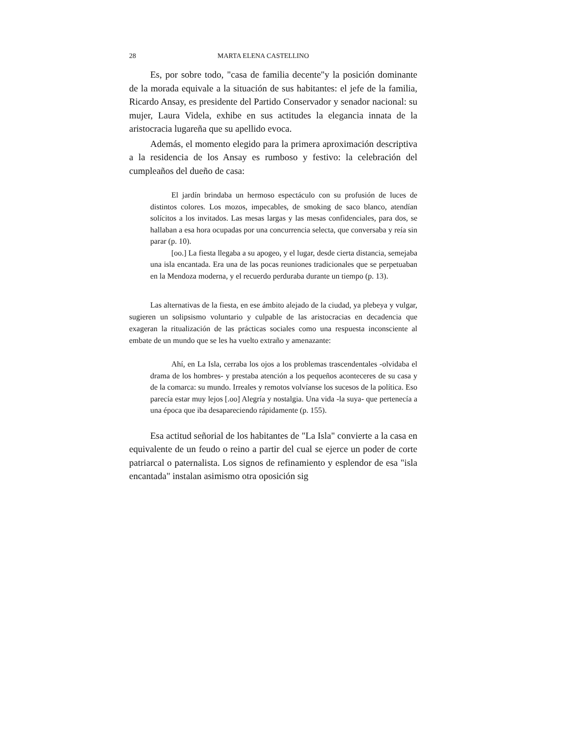28 MARTA ELENA CASTELLINO
Es, por sobre todo, "casa de familia decente"y la posición dominante de la morada equivale a la situación de sus habitantes: el jefe de la familia, Ricardo Ansay, es presidente del Partido Conservador y senador nacional: su mujer, Laura Videla, exhibe en sus actitudes la elegancia innata de la aristocracia lugareña que su apellido evoca.
Además, el momento elegido para la primera aproximación descriptiva a la residencia de los Ansay es rumboso y festivo: la celebración del cumpleaños del dueño de casa:
El jardín brindaba un hermoso espectáculo con su profusión de luces de distintos colores. Los mozos, impecables, de smoking de saco blanco, atendían solícitos a los invitados. Las mesas largas y las mesas confidenciales, para dos, se hallaban a esa hora ocupadas por una concurrencia selecta, que conversaba y reía sin parar (p. 10).
[oo.] La fiesta llegaba a su apogeo, y el lugar, desde cierta distancia, semejaba una isla encantada. Era una de las pocas reuniones tradicionales que se perpetuaban en la Mendoza moderna, y el recuerdo perduraba durante un tiempo (p. 13).
Las alternativas de la fiesta, en ese ámbito alejado de la ciudad, ya plebeya y vulgar, sugieren un solipsismo voluntario y culpable de las aristocracias en decadencia que exageran la ritualización de las prácticas sociales como una respuesta inconsciente al embate de un mundo que se les ha vuelto extraño y amenazante:
Ahí, en La Isla, cerraba los ojos a los problemas trascendentales -olvidaba el drama de los hombres- y prestaba atención a los pequeños aconteceres de su casa y de la comarca: su mundo. Irreales y remotos volvíanse los sucesos de la política. Eso parecía estar muy lejos [.oo] Alegría y nostalgia. Una vida -la suya- que pertenecía a una época que iba desapareciendo rápidamente (p. 155).
Esa actitud señorial de los habitantes de "La Isla" convierte a la casa en equivalente de un feudo o reino a partir del cual se ejerce un poder de corte patriarcal o paternalista. Los signos de refinamiento y esplendor de esa "isla encantada" instalan asimismo otra oposición sig